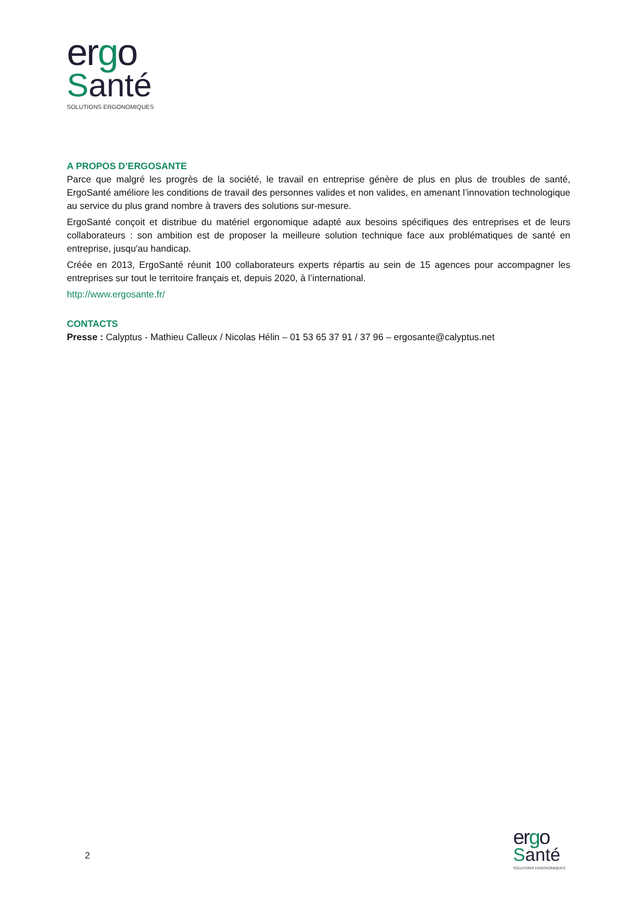ergo
Santé
SOLUTIONS ERGONOMIQUES
A PROPOS D’ERGOSANTE
Parce que malgré les progrès de la société, le travail en entreprise génère de plus en plus de troubles de santé, ErgoSanté améliore les conditions de travail des personnes valides et non valides, en amenant l’innovation technologique au service du plus grand nombre à travers des solutions sur-mesure.
ErgoSanté conçoit et distribue du matériel ergonomique adapté aux besoins spécifiques des entreprises et de leurs collaborateurs : son ambition est de proposer la meilleure solution technique face aux problématiques de santé en entreprise, jusqu'au handicap.
Créée en 2013, ErgoSanté réunit 100 collaborateurs experts répartis au sein de 15 agences pour accompagner les entreprises sur tout le territoire français et, depuis 2020, à l’international.
http://www.ergosante.fr/
CONTACTS
Presse : Calyptus - Mathieu Calleux / Nicolas Hélin – 01 53 65 37 91 / 37 96 – ergosante@calyptus.net
2
ergo
Santé
SOLUTIONS ERGONOMIQUES